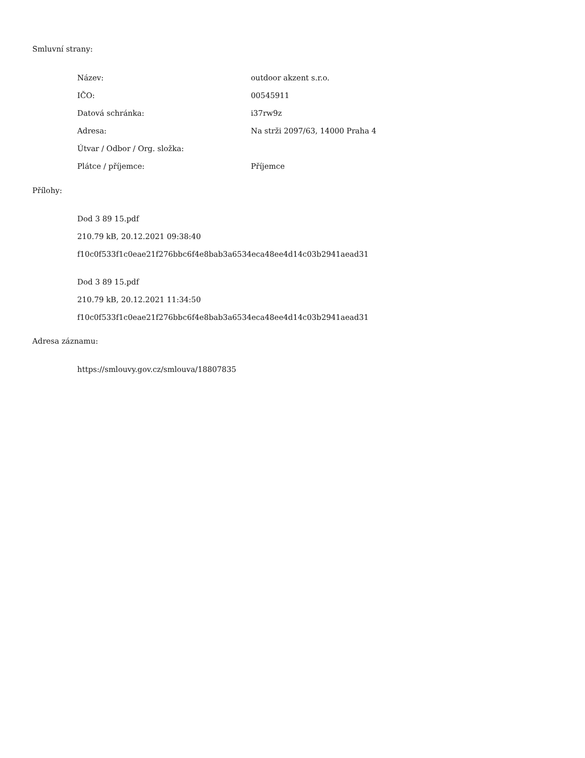Smluvní strany:
| Název: | outdoor akzent s.r.o. |
| IČO: | 00545911 |
| Datová schránka: | i37rw9z |
| Adresa: | Na strži 2097/63, 14000 Praha 4 |
| Útvar / Odbor / Org. složka: | |
| Plátce / příjemce: | Příjemce |
Přílohy:
Dod 3 89 15.pdf
210.79 kB, 20.12.2021 09:38:40
f10c0f533f1c0eae21f276bbc6f4e8bab3a6534eca48ee4d14c03b2941aead31
Dod 3 89 15.pdf
210.79 kB, 20.12.2021 11:34:50
f10c0f533f1c0eae21f276bbc6f4e8bab3a6534eca48ee4d14c03b2941aead31
Adresa záznamu:
https://smlouvy.gov.cz/smlouva/18807835